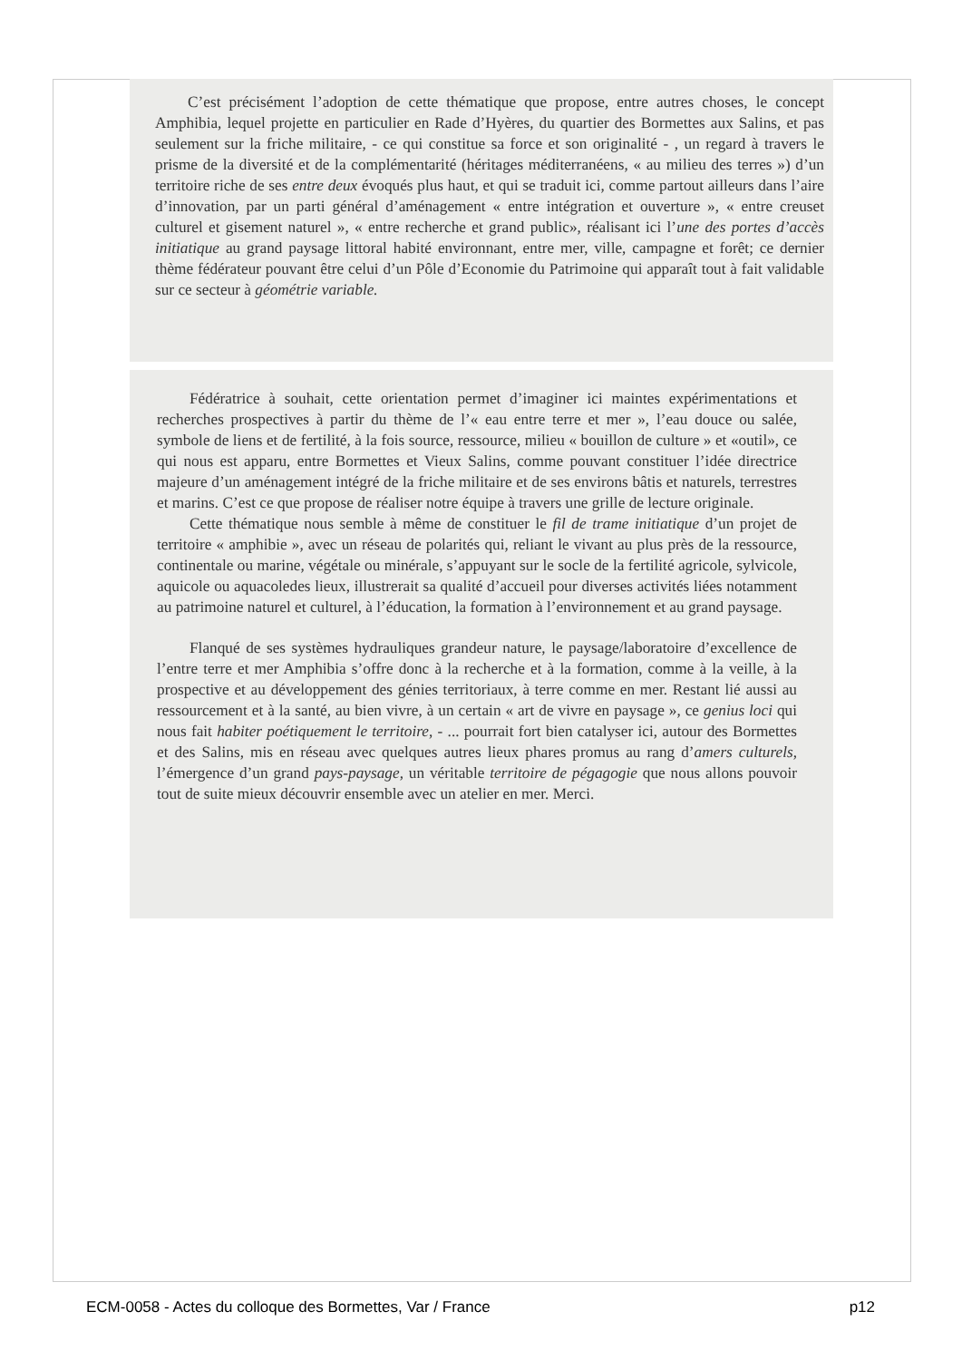C’est précisément l’adoption de cette thématique que propose, entre autres choses, le concept Amphibia, lequel projette en particulier en Rade d’Hyères, du quartier des Bormettes aux Salins, et pas seulement sur la friche militaire, - ce qui constitue sa force et son originalité - , un regard à travers le prisme de la diversité et de la complémentarité (héritages méditerranéens, « au milieu des terres ») d’un territoire riche de ses entre deux évoqués plus haut, et qui se traduit ici, comme partout ailleurs dans l’aire d’innovation, par un parti général d’aménagement « entre intégration et ouverture », « entre creuset culturel et gisement naturel », « entre recherche et grand public», réalisant ici l’une des portes d’accès initiatique au grand paysage littoral habité environnant, entre mer, ville, campagne et forêt; ce dernier thème fédérateur pouvant être celui d’un Pôle d’Economie du Patrimoine qui apparaît tout à fait validable sur ce secteur à géométrie variable.
Fédératrice à souhait, cette orientation permet d’imaginer ici maintes expérimentations et recherches prospectives à partir du thème de l’« eau entre terre et mer », l’eau douce ou salée, symbole de liens et de fertilité, à la fois source, ressource, milieu « bouillon de culture » et «outil», ce qui nous est apparu, entre Bormettes et Vieux Salins, comme pouvant constituer l’idée directrice majeure d’un aménagement intégré de la friche militaire et de ses environs bâtis et naturels, terrestres et marins. C’est ce que propose de réaliser notre équipe à travers une grille de lecture originale.
Cette thématique nous semble à même de constituer le fil de trame initiatique d’un projet de territoire « amphibie », avec un réseau de polarités qui, reliant le vivant au plus près de la ressource, continentale ou marine, végétale ou minérale, s’appuyant sur le socle de la fertilité agricole, sylvicole, aquicole ou aquacoledes lieux, illustrerait sa qualité d’accueil pour diverses activités liées notamment au patrimoine naturel et culturel, à l’éducation, la formation à l’environnement et au grand paysage.
Flanqué de ses systèmes hydrauliques grandeur nature, le paysage/laboratoire d’excellence de l’entre terre et mer Amphibia s’offre donc à la recherche et à la formation, comme à la veille, à la prospective et au développement des génies territoriaux, à terre comme en mer. Restant lié aussi au ressourcement et à la santé, au bien vivre, à un certain « art de vivre en paysage », ce genius loci qui nous fait habiter poétiquement le territoire, - ... pourrait fort bien catalyser ici, autour des Bormettes et des Salins, mis en réseau avec quelques autres lieux phares promus au rang d’amers culturels, l’émergence d’un grand pays-paysage, un véritable territoire de pégagogie que nous allons pouvoir tout de suite mieux découvrir ensemble avec un atelier en mer. Merci.
ECM-0058 - Actes du colloque des Bormettes, Var / France p12